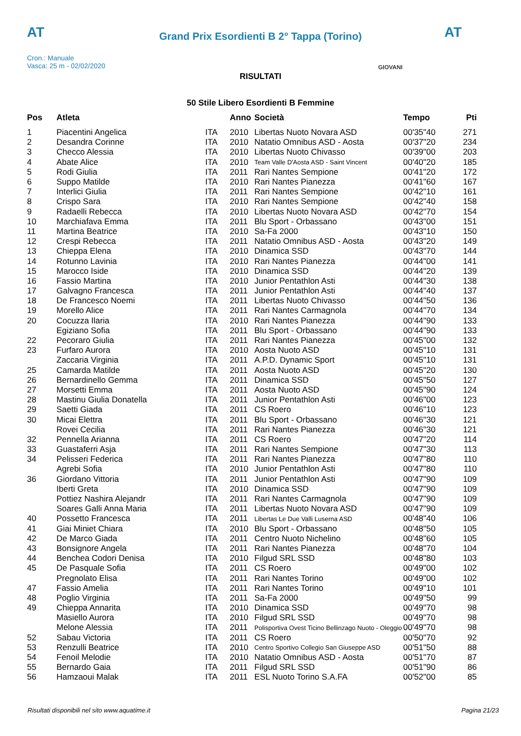AT AT
Grand Prix Esordienti B 2° Tappa (Torino)
Cron.: Manuale
Vasca: 25 m - 02/02/2020
GIOVANI
RISULTATI
50 Stile Libero Esordienti B Femmine
| Pos | Atleta | | Anno | Società | Tempo | Pti |
| --- | --- | --- | --- | --- | --- | --- |
| 1 | Piacentini Angelica | ITA | 2010 | Libertas Nuoto Novara ASD | 00'35"40 | 271 |
| 2 | Desandra Corinne | ITA | 2010 | Natatio Omnibus ASD - Aosta | 00'37"20 | 234 |
| 3 | Checco Alessia | ITA | 2010 | Libertas Nuoto Chivasso | 00'39"00 | 203 |
| 4 | Abate Alice | ITA | 2010 | Team Valle D'Aosta ASD - Saint Vincent | 00'40"20 | 185 |
| 5 | Rodi Giulia | ITA | 2011 | Rari Nantes Sempione | 00'41"20 | 172 |
| 6 | Suppo Matilde | ITA | 2010 | Rari Nantes Pianezza | 00'41"60 | 167 |
| 7 | Interlici Giulia | ITA | 2011 | Rari Nantes Sempione | 00'42"10 | 161 |
| 8 | Crispo Sara | ITA | 2010 | Rari Nantes Sempione | 00'42"40 | 158 |
| 9 | Radaelli Rebecca | ITA | 2010 | Libertas Nuoto Novara ASD | 00'42"70 | 154 |
| 10 | Marchiafava Emma | ITA | 2011 | Blu Sport - Orbassano | 00'43"00 | 151 |
| 11 | Martina Beatrice | ITA | 2010 | Sa-Fa 2000 | 00'43"10 | 150 |
| 12 | Crespi Rebecca | ITA | 2011 | Natatio Omnibus ASD - Aosta | 00'43"20 | 149 |
| 13 | Chieppa Elena | ITA | 2010 | Dinamica SSD | 00'43"70 | 144 |
| 14 | Rotunno Lavinia | ITA | 2010 | Rari Nantes Pianezza | 00'44"00 | 141 |
| 15 | Marocco Iside | ITA | 2010 | Dinamica SSD | 00'44"20 | 139 |
| 16 | Fassio Martina | ITA | 2010 | Junior Pentathlon Asti | 00'44"30 | 138 |
| 17 | Galvagno Francesca | ITA | 2011 | Junior Pentathlon Asti | 00'44"40 | 137 |
| 18 | De Francesco Noemi | ITA | 2011 | Libertas Nuoto Chivasso | 00'44"50 | 136 |
| 19 | Morello Alice | ITA | 2011 | Rari Nantes Carmagnola | 00'44"70 | 134 |
| 20 | Cocuzza Ilaria | ITA | 2010 | Rari Nantes Pianezza | 00'44"90 | 133 |
| | Egiziano Sofia | ITA | 2011 | Blu Sport - Orbassano | 00'44"90 | 133 |
| 22 | Pecoraro Giulia | ITA | 2011 | Rari Nantes Pianezza | 00'45"00 | 132 |
| 23 | Furfaro Aurora | ITA | 2010 | Aosta Nuoto ASD | 00'45"10 | 131 |
| | Zaccaria Virginia | ITA | 2011 | A.P.D. Dynamic Sport | 00'45"10 | 131 |
| 25 | Camarda Matilde | ITA | 2011 | Aosta Nuoto ASD | 00'45"20 | 130 |
| 26 | Bernardinello Gemma | ITA | 2011 | Dinamica SSD | 00'45"50 | 127 |
| 27 | Morsetti Emma | ITA | 2011 | Aosta Nuoto ASD | 00'45"90 | 124 |
| 28 | Mastinu Giulia Donatella | ITA | 2011 | Junior Pentathlon Asti | 00'46"00 | 123 |
| 29 | Saetti Giada | ITA | 2011 | CS Roero | 00'46"10 | 123 |
| 30 | Micai Elettra | ITA | 2011 | Blu Sport - Orbassano | 00'46"30 | 121 |
| | Rovei Cecilia | ITA | 2011 | Rari Nantes Pianezza | 00'46"30 | 121 |
| 32 | Pennella Arianna | ITA | 2011 | CS Roero | 00'47"20 | 114 |
| 33 | Guastaferri Asja | ITA | 2011 | Rari Nantes Sempione | 00'47"30 | 113 |
| 34 | Pelisseri Federica | ITA | 2011 | Rari Nantes Pianezza | 00'47"80 | 110 |
| | Agrebi Sofia | ITA | 2010 | Junior Pentathlon Asti | 00'47"80 | 110 |
| 36 | Giordano Vittoria | ITA | 2011 | Junior Pentathlon Asti | 00'47"90 | 109 |
| | Iberti Greta | ITA | 2010 | Dinamica SSD | 00'47"90 | 109 |
| | Pottiez Nashira Alejandr | ITA | 2011 | Rari Nantes Carmagnola | 00'47"90 | 109 |
| | Soares Galli Anna Maria | ITA | 2011 | Libertas Nuoto Novara ASD | 00'47"90 | 109 |
| 40 | Possetto Francesca | ITA | 2011 | Libertas Le Due Valli Luserna ASD | 00'48"40 | 106 |
| 41 | Giai Miniet Chiara | ITA | 2010 | Blu Sport - Orbassano | 00'48"50 | 105 |
| 42 | De Marco Giada | ITA | 2011 | Centro Nuoto Nichelino | 00'48"60 | 105 |
| 43 | Bonsignore Angela | ITA | 2011 | Rari Nantes Pianezza | 00'48"70 | 104 |
| 44 | Benchea Codori Denisa | ITA | 2010 | Filgud SRL SSD | 00'48"80 | 103 |
| 45 | De Pasquale Sofia | ITA | 2011 | CS Roero | 00'49"00 | 102 |
| | Pregnolato Elisa | ITA | 2011 | Rari Nantes Torino | 00'49"00 | 102 |
| 47 | Fassio Amelia | ITA | 2011 | Rari Nantes Torino | 00'49"10 | 101 |
| 48 | Poglio Virginia | ITA | 2011 | Sa-Fa 2000 | 00'49"50 | 99 |
| 49 | Chieppa Annarita | ITA | 2010 | Dinamica SSD | 00'49"70 | 98 |
| | Masiello Aurora | ITA | 2010 | Filgud SRL SSD | 00'49"70 | 98 |
| | Melone Alessia | ITA | 2011 | Polisportiva Ovest Ticino Bellinzago Nuoto - Oleggio | 00'49"70 | 98 |
| 52 | Sabau Victoria | ITA | 2011 | CS Roero | 00'50"70 | 92 |
| 53 | Renzulli Beatrice | ITA | 2010 | Centro Sportivo Collegio San Giuseppe ASD | 00'51"50 | 88 |
| 54 | Fenoil Melodie | ITA | 2010 | Natatio Omnibus ASD - Aosta | 00'51"70 | 87 |
| 55 | Bernardo Gaia | ITA | 2011 | Filgud SRL SSD | 00'51"90 | 86 |
| 56 | Hamzaoui Malak | ITA | 2011 | ESL Nuoto Torino S.A.FA | 00'52"00 | 85 |
Risultati disponibili nel sito www.aquatime.it Pagina 21/23